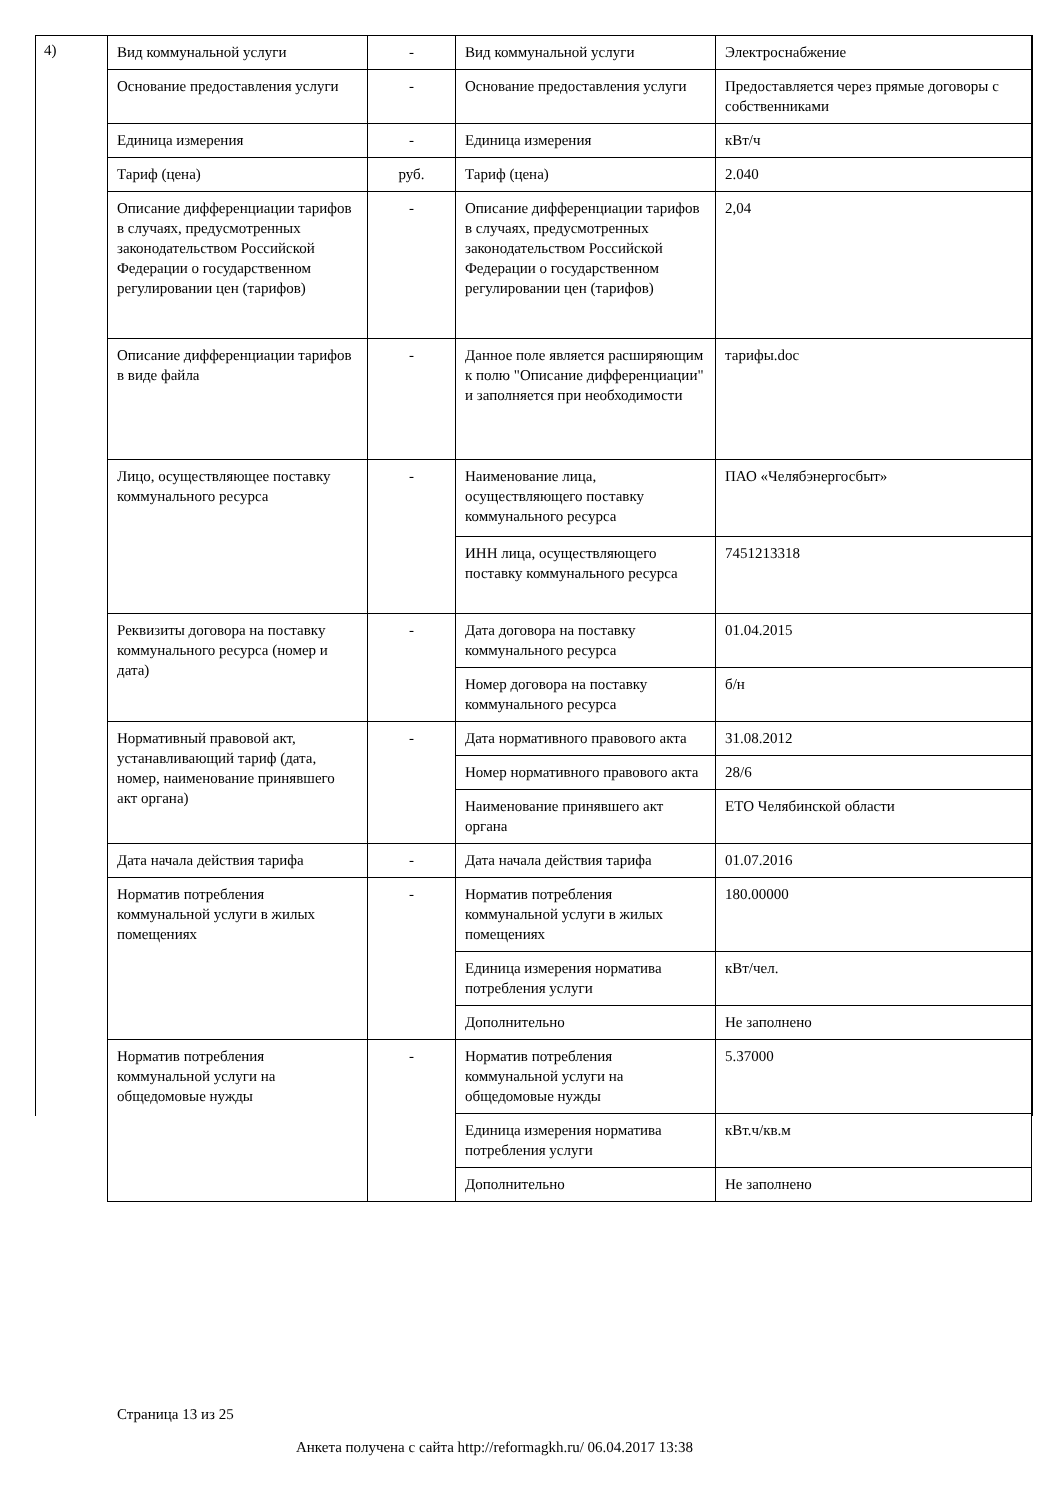4)
| Вид коммунальной услуги | - | Вид коммунальной услуги | Электроснабжение |
| Основание предоставления услуги | - | Основание предоставления услуги | Предоставляется через прямые договоры с собственниками |
| Единица измерения | - | Единица измерения | кВт/ч |
| Тариф (цена) | руб. | Тариф (цена) | 2.040 |
| Описание дифференциации тарифов в случаях, предусмотренных законодательством Российской Федерации о государственном регулировании цен (тарифов) | - | Описание дифференциации тарифов в случаях, предусмотренных законодательством Российской Федерации о государственном регулировании цен (тарифов) | 2,04 |
| Описание дифференциации тарифов в виде файла | - | Данное поле является расширяющим к полю "Описание дифференциации" и заполняется при необходимости | тарифы.doc |
| Лицо, осуществляющее поставку коммунального ресурса | - | Наименование лица, осуществляющего поставку коммунального ресурса | ПАО «Челябэнергосбыт» |
| | | ИНН лица, осуществляющего поставку коммунального ресурса | 7451213318 |
| Реквизиты договора на поставку коммунального ресурса (номер и дата) | - | Дата договора на поставку коммунального ресурса | 01.04.2015 |
| | | Номер договора на поставку коммунального ресурса | б/н |
| Нормативный правовой акт, устанавливающий тариф (дата, номер, наименование принявшего акт органа) | - | Дата нормативного правового акта | 31.08.2012 |
| | | Номер нормативного правового акта | 28/6 |
| | | Наименование принявшего акт органа | ЕТО Челябинской области |
| Дата начала действия тарифа | - | Дата начала действия тарифа | 01.07.2016 |
| Норматив потребления коммунальной услуги в жилых помещениях | - | Норматив потребления коммунальной услуги в жилых помещениях | 180.00000 |
| | | Единица измерения норматива потребления услуги | кВт/чел. |
| | | Дополнительно | Не заполнено |
| Норматив потребления коммунальной услуги на общедомовые нужды | - | Норматив потребления коммунальной услуги на общедомовые нужды | 5.37000 |
| | | Единица измерения норматива потребления услуги | кВт.ч/кв.м |
| | | Дополнительно | Не заполнено |
Страница 13 из 25
Анкета получена с сайта http://reformagkh.ru/ 06.04.2017 13:38